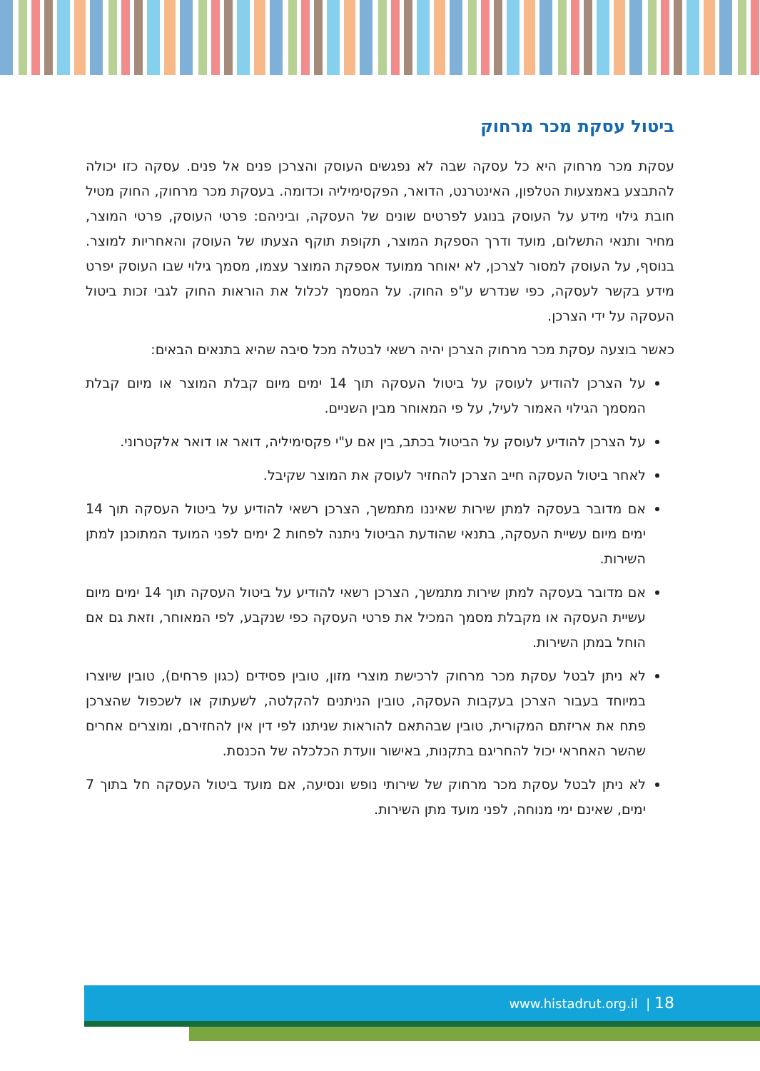ביטול עסקת מכר מרחוק
עסקת מכר מרחוק היא כל עסקה שבה לא נפגשים העוסק והצרכן פנים אל פנים. עסקה כזו יכולה להתבצע באמצעות הטלפון, האינטרנט, הדואר, הפקסימיליה וכדומה. בעסקת מכר מרחוק, החוק מטיל חובת גילוי מידע על העוסק בנוגע לפרטים שונים של העסקה, וביניהם: פרטי העוסק, פרטי המוצר, מחיר ותנאי התשלום, מועד ודרך הספקת המוצר, תקופת תוקף הצעתו של העוסק והאחריות למוצר. בנוסף, על העוסק למסור לצרכן, לא יאוחר ממועד אספקת המוצר עצמו, מסמך גילוי שבו העוסק יפרט מידע בקשר לעסקה, כפי שנדרש ע"פ החוק. על המסמך לכלול את הוראות החוק לגבי זכות ביטול העסקה על ידי הצרכן.
כאשר בוצעה עסקת מכר מרחוק הצרכן יהיה רשאי לבטלה מכל סיבה שהיא בתנאים הבאים:
על הצרכן להודיע לעוסק על ביטול העסקה תוך 14 ימים מיום קבלת המוצר או מיום קבלת המסמך הגילוי האמור לעיל, על פי המאוחר מבין השניים.
על הצרכן להודיע לעוסק על הביטול בכתב, בין אם ע"י פקסימיליה, דואר או דואר אלקטרוני.
לאחר ביטול העסקה חייב הצרכן להחזיר לעוסק את המוצר שקיבל.
אם מדובר בעסקה למתן שירות שאיננו מתמשך, הצרכן רשאי להודיע על ביטול העסקה תוך 14 ימים מיום עשיית העסקה, בתנאי שהודעת הביטול ניתנה לפחות 2 ימים לפני המועד המתוכנן למתן השירות.
אם מדובר בעסקה למתן שירות מתמשך, הצרכן רשאי להודיע על ביטול העסקה תוך 14 ימים מיום עשיית העסקה או מקבלת מסמך המכיל את פרטי העסקה כפי שנקבע, לפי המאוחר, וזאת גם אם הוחל במתן השירות.
לא ניתן לבטל עסקת מכר מרחוק לרכישת מוצרי מזון, טובין פסידים (כגון פרחים), טובין שיוצרו במיוחד בעבור הצרכן בעקבות העסקה, טובין הניתנים להקלטה, לשעתוק או לשכפול שהצרכן פתח את אריזתם המקורית, טובין שבהתאם להוראות שניתנו לפי דין אין להחזירם, ומוצרים אחרים שהשר האחראי יכול להחריגם בתקנות, באישור וועדת הכלכלה של הכנסת.
לא ניתן לבטל עסקת מכר מרחוק של שירותי נופש ונסיעה, אם מועד ביטול העסקה חל בתוך 7 ימים, שאינם ימי מנוחה, לפני מועד מתן השירות.
www.histadrut.org.il | 18